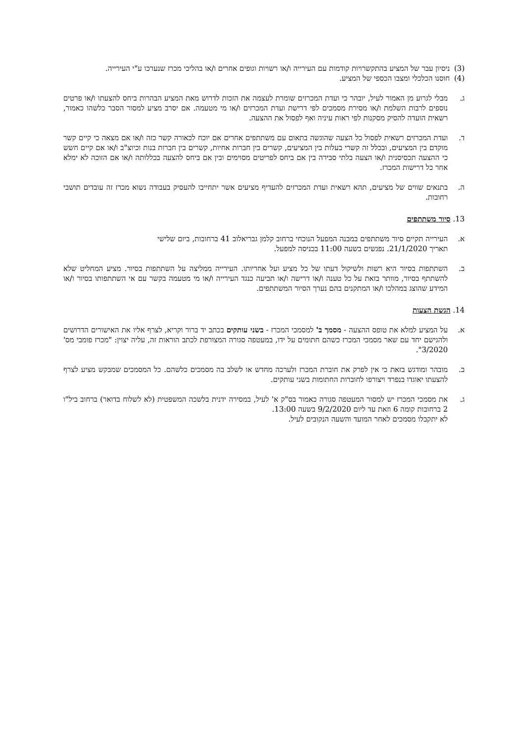(3) ניסיון עבר של המציע בהתקשרויות קודמות עם העירייה ו/או רשויות וגופים אחרים ו/או בהליכי מכרז שנערכו ע"י העירייה.
(4) חוסנו הכלכלי ומצבו הכספי של המציע.
ג. מבלי לגרוע מן האמור לעיל, יובהר כי ועדת המכרזים שומרת לעצמה את הזכות לדרוש מאת המציע הבהרות ביחס להצעתו ו/או פרטים נוספים לרבות השלמת ו/או מסירת מסמכים לפי דרישת ועדת המכרזים ו/או מי מטעמה. אם יסרב מציע למסור הסבר כלשהו כאמור, רשאית הועדה להסיק מסקנות לפי ראות עיניה ואף לפסול את ההצעה.
ד. ועדת המכרזים רשאית לפסול כל הצעה שהוגשה בתאום עם משתתפים אחרים אם יוכח לכאורה קשר כזה ו/או אם מצאה כי קיים קשר מוקדם בין המציעים, ובכלל זה קשרי בעלות בין המציעים, קשרים בין חברות אחיות, קשרים בין חברות בנות וכיוצ"ב ו/או אם קיים חשש כי ההצעה תכסיסנית ו/או הצעה בלתי סבירה בין אם ביחס לפריטים מסוימים ובין אם ביחס להצעה בכללותה ו/או אם הזוכה לא ימלא אחר כל דרישות המכרז.
ה. בתנאים שווים של מציעים, תהא רשאית ועדת המכרזים להעדיף מציעים אשר יתחייבו להעסיק בעבודה נשוא מכרז זה עובדים תושבי רחובות.
13. סיור משתתפים
א. העירייה תקיים סיור משתתפים במבנה המפעל הנוכחי ברחוב קלמן גבריאלוב 41 ברחובות, ביום שלישי תאריך 21/1/2020. נפגשים בשעה 11:00 בכניסה למפעל.
ב. השתתפות בסיור היא רשות ולשיקול דעתו של כל מציע ועל אחריותו. העירייה ממליצה על השתתפות בסיור. מציע המחליט שלא להשתתף בסיור, מוותר בזאת על כל טענה ו/או דרישה ו/או תביעה כנגד העירייה ו/או מי מטעמה בקשר עם אי השתתפותו בסיור ו/או המידע שהוצג במהלכו ו/או המתקנים בהם נערך הסיור המשתתפים.
14. הגשת הצעות
א. על המציע למלא את טופס ההצעה - מסמך ב' למסמכי המכרז - בשני עותקים בכתב יד ברור וקריא, לצרף אליו את האישורים הדרושים ולהגישם יחד עם שאר מסמכי המכרז כשהם חתומים על ידו, במעטפה סגורה המצורפת לכתב הוראות זה, עליה יצוין: "מכרז פומבי מס' 3/2020".
ב. מובהר ומודגש בזאת כי אין לפרק את חוברת המכרז ולערכה מחדש או לשלב בה מסמכים כלשהם. כל המסמכים שמבקש מציע לצרף להצעתו יאוגדו בנפרד ויצורפו לחוברות החתומות בשני עותקים.
ג. את מסמכי המכרז יש למסור המעטפה סגורה כאמור בס"ק א' לעיל, במסירה ידנית בלשכה המשפטית (לא לשלוח בדואר) ברחוב ביל"ו 2 ברחובות קומה 6 וזאת עד ליום 9/2/2020 בשעה 13:00.
לא יתקבלו מסמכים לאחר המועד והשעה הנקובים לעיל.